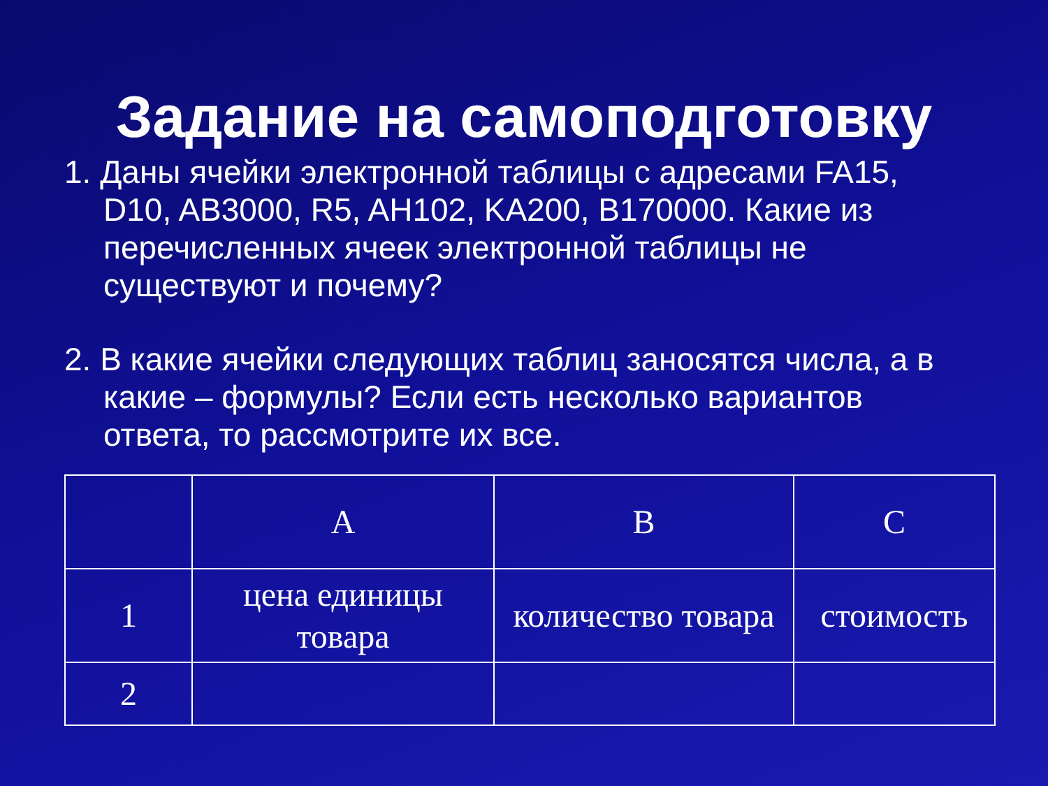Задание на самоподготовку
1. Даны ячейки электронной таблицы с адресами FA15, D10, AB3000, R5, AH102, KA200, B170000. Какие из перечисленных ячеек электронной таблицы не существуют и почему?
2. В какие ячейки следующих таблиц заносятся числа, а в какие – формулы? Если есть несколько вариантов ответа, то рассмотрите их все.
| | A | B | C |
| 1 | цена единицы товара | количество товара | стоимость |
| 2 | | | |